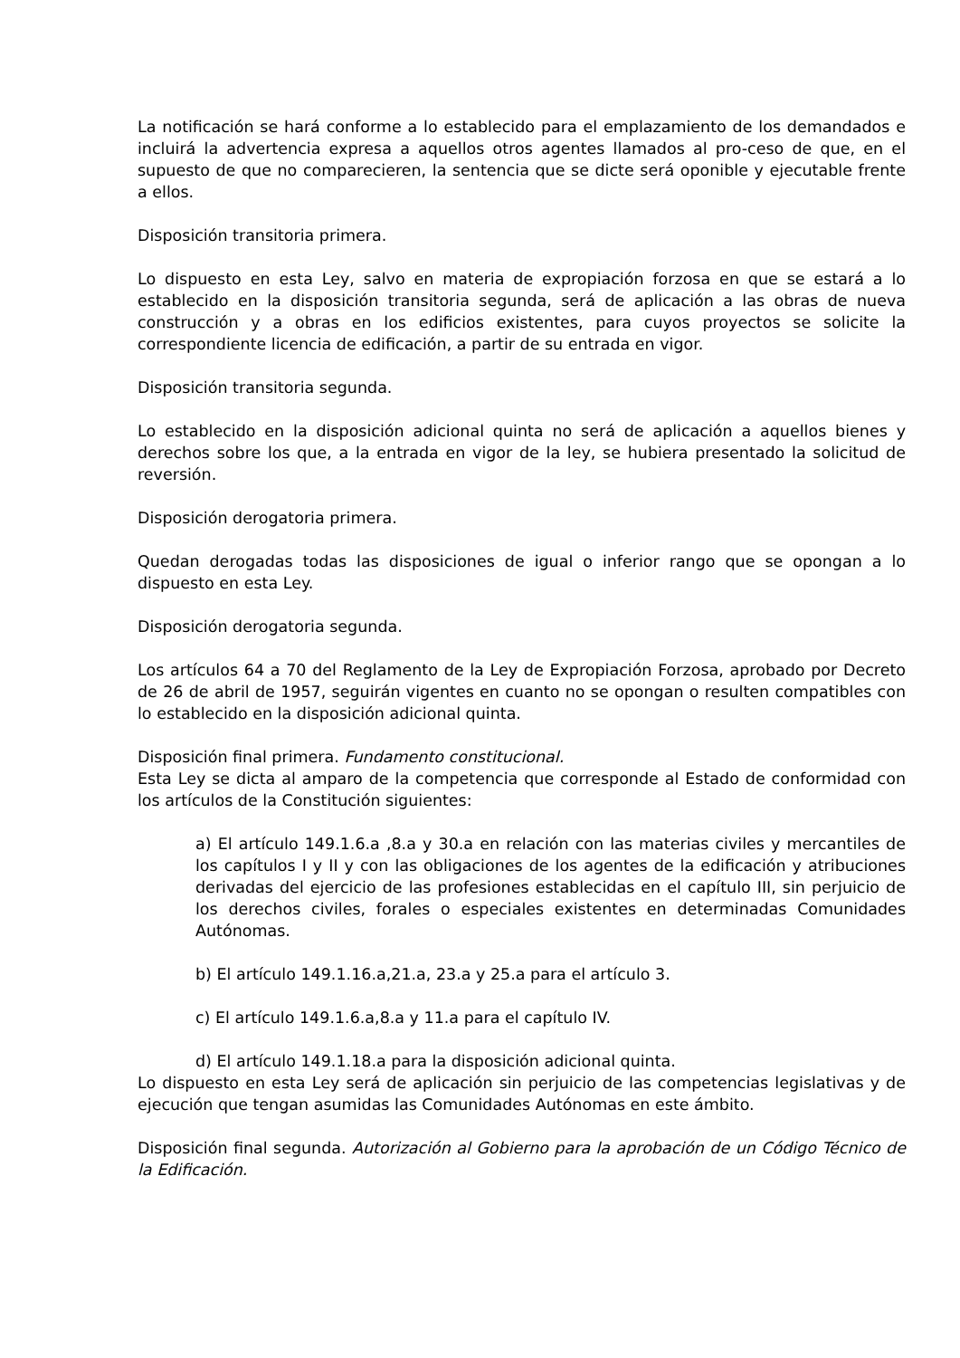La notificación se hará conforme a lo establecido para el emplazamiento de los demandados e incluirá la advertencia expresa a aquellos otros agentes llamados al pro-ceso de que, en el supuesto de que no comparecieren, la sentencia que se dicte será oponible y ejecutable frente a ellos.
Disposición transitoria primera.
Lo dispuesto en esta Ley, salvo en materia de expropiación forzosa en que se estará a lo establecido en la disposición transitoria segunda, será de aplicación a las obras de nueva construcción y a obras en los edificios existentes, para cuyos proyectos se solicite la correspondiente licencia de edificación, a partir de su entrada en vigor.
Disposición transitoria segunda.
Lo establecido en la disposición adicional quinta no será de aplicación a aquellos bienes y derechos sobre los que, a la entrada en vigor de la ley, se hubiera presentado la solicitud de reversión.
Disposición derogatoria primera.
Quedan derogadas todas las disposiciones de igual o inferior rango que se opongan a lo dispuesto en esta Ley.
Disposición derogatoria segunda.
Los artículos 64 a 70 del Reglamento de la Ley de Expropiación Forzosa, aprobado por Decreto de 26 de abril de 1957, seguirán vigentes en cuanto no se opongan o resulten compatibles con lo establecido en la disposición adicional quinta.
Disposición final primera. Fundamento constitucional.
Esta Ley se dicta al amparo de la competencia que corresponde al Estado de conformidad con los artículos de la Constitución siguientes:
a) El artículo 149.1.6.a ,8.a y 30.a en relación con las materias civiles y mercantiles de los capítulos I y II y con las obligaciones de los agentes de la edificación y atribuciones derivadas del ejercicio de las profesiones establecidas en el capítulo III, sin perjuicio de los derechos civiles, forales o especiales existentes en determinadas Comunidades Autónomas.
b) El artículo 149.1.16.a,21.a, 23.a y 25.a para el artículo 3.
c) El artículo 149.1.6.a,8.a y 11.a para el capítulo IV.
d) El artículo 149.1.18.a para la disposición adicional quinta.
Lo dispuesto en esta Ley será de aplicación sin perjuicio de las competencias legislativas y de ejecución que tengan asumidas las Comunidades Autónomas en este ámbito.
Disposición final segunda. Autorización al Gobierno para la aprobación de un Código Técnico de la Edificación.